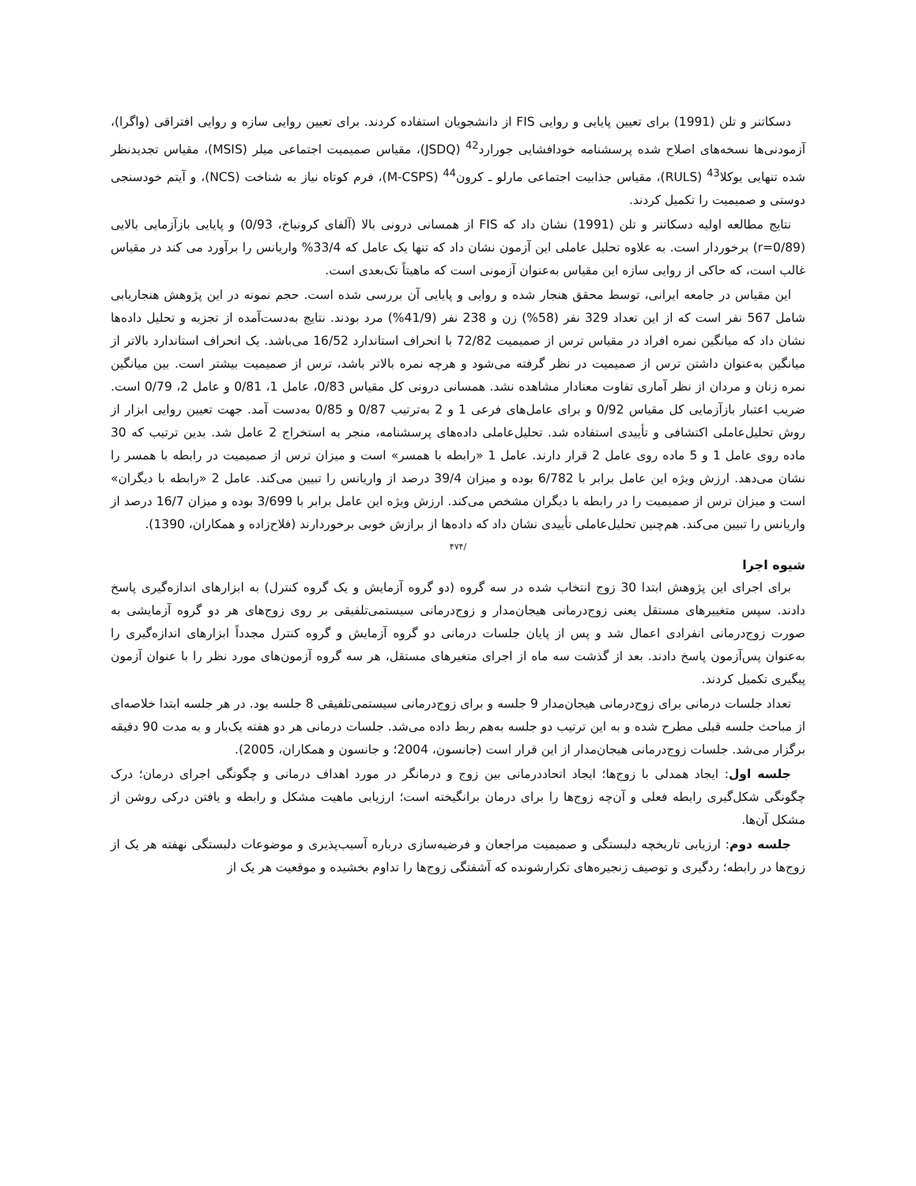دسکاتنر و تلن (1991) برای تعیین پایایی و روایی FIS از دانشجویان استفاده کردند. برای تعیین روایی سازه و روایی افتراقی (واگرا)، آزمودنی‌ها نسخه‌های اصلاح شده پرسشنامه خودافشایی جورارد<sup>42</sup> (JSDQ)، مقیاس صمیمیت اجتماعی میلر (MSIS)، مقیاس تجدیدنظر شده تنهایی یوکلا<sup>43</sup> (RULS)، مقیاس جذابیت اجتماعی مارلو ـ کرون<sup>44</sup> (M-CSPS)، فرم کوتاه نیاز به شناخت (NCS)، و آیتم خودسنجی دوستی و صمیمیت را تکمیل کردند.
نتایج مطالعه اولیه دسکاتنر و تلن (1991) نشان داد که FIS از همسانی درونی بالا (آلفای کرونباخ، 0/93) و پایایی بازآزمایی بالایی (r=0/89) برخوردار است. به علاوه تحلیل عاملی این آزمون نشان داد که تنها یک عامل که 33/4% واریانس را برآورد می کند در مقیاس غالب است، که حاکی از روایی سازه این مقیاس به‌عنوان آزمونی است که ماهیتاً تک‌بعدی است.
این مقیاس در جامعه ایرانی، توسط محقق هنجار شده و روایی و پایایی آن بررسی شده است. حجم نمونه در این پژوهش هنجاریابی شامل 567 نفر است که از این تعداد 329 نفر (58%) زن و 238 نفر (41/9%) مرد بودند. نتایج به‌دست‌آمده از تجزیه و تحلیل داده‌ها نشان داد که میانگین نمره افراد در مقیاس ترس از صمیمیت 72/82 با انحراف استاندارد 16/52 می‌باشد. یک انحراف استاندارد بالاتر از میانگین به‌عنوان داشتن ترس از صمیمیت در نظر گرفته می‌شود و هرچه نمره بالاتر باشد، ترس از صمیمیت بیشتر است. بین میانگین نمره زنان و مردان از نظر آماری تفاوت معنادار مشاهده نشد. همسانی درونی کل مقیاس 0/83، عامل 1، 0/81 و عامل 2، 0/79 است. ضریب اعتبار بازآزمایی کل مقیاس 0/92 و برای عامل‌های فرعی 1 و 2 به‌ترتیب 0/87 و 0/85 به‌دست آمد. جهت تعیین روایی ابزار از روش تحلیل‌عاملی اکتشافی و تأییدی استفاده شد. تحلیل‌عاملی داده‌های پرسشنامه، منجر به استخراج 2 عامل شد. بدین ترتیب که 30 ماده روی عامل 1 و 5 ماده روی عامل 2 قرار دارند. عامل 1 «رابطه با همسر» است و میزان ترس از صمیمیت در رابطه با همسر را نشان می‌دهد. ارزش ویژه این عامل برابر با 6/782 بوده و میزان 39/4 درصد از واریانس را تبیین می‌کند. عامل 2 «رابطه با دیگران» است و میزان ترس از صمیمیت را در رابطه با دیگران مشخص می‌کند. ارزش ویژه این عامل برابر با 3/699 بوده و میزان 16/7 درصد از واریانس را تبیین می‌کند. هم‌چنین تحلیل‌عاملی تأییدی نشان داد که داده‌ها از برازش خوبی برخوردارند (فلاح‌زاده و همکاران، 1390).
/۴۷۴
شیوه اجرا
برای اجرای این پژوهش ابتدا 30 زوج انتخاب شده در سه گروه (دو گروه آزمایش و یک گروه کنترل) به ابزارهای اندازه‌گیری پاسخ دادند. سپس متغییرهای مستقل یعنی زوج‌درمانی هیجان‌مدار و زوج‌درمانی سیستمی‌تلفیقی بر روی زوج‌های هر دو گروه آزمایشی به صورت زوج‌درمانی انفرادی اعمال شد و پس از پایان جلسات درمانی دو گروه آزمایش و گروه کنترل مجدداً ابزارهای اندازه‌گیری را به‌عنوان پس‌آزمون پاسخ دادند. بعد از گذشت سه ماه از اجرای متغیرهای مستقل، هر سه گروه آزمون‌های مورد نظر را با عنوان آزمون پیگیری تکمیل کردند.
تعداد جلسات درمانی برای زوج‌درمانی هیجان‌مدار 9 جلسه و برای زوج‌درمانی سیستمی‌تلفیقی 8 جلسه بود. در هر جلسه ابتدا خلاصه‌ای از مباحث جلسه قبلی مطرح شده و به این ترتیب دو جلسه به‌هم ربط داده می‌شد. جلسات درمانی هر دو هفته یک‌بار و به مدت 90 دقیقه برگزار می‌شد. جلسات زوج‌درمانی هیجان‌مدار از این قرار است (جانسون، 2004؛ و جانسون و همکاران، 2005).
جلسه اول: ایجاد همدلی با زوج‌ها؛ ایجاد اتحاددرمانی بین زوج و درمانگر در مورد اهداف درمانی و چگونگی اجرای درمان؛ درک چگونگی شکل‌گیری رابطه فعلی و آن‌چه زوج‌ها را برای درمان برانگیخته است؛ ارزیابی ماهیت مشکل و رابطه و یافتن درکی روشن از مشکل آن‌ها.
جلسه دوم: ارزیابی تاریخچه دلبستگی و صمیمیت مراجعان و فرضیه‌سازی درباره آسیب‌پذیری و موضوعات دلبستگی نهفته هر یک از زوج‌ها در رابطه؛ ردگیری و توصیف زنجیره‌های تکرارشونده که آشفتگی زوج‌ها را تداوم بخشیده و موقعیت هر یک از